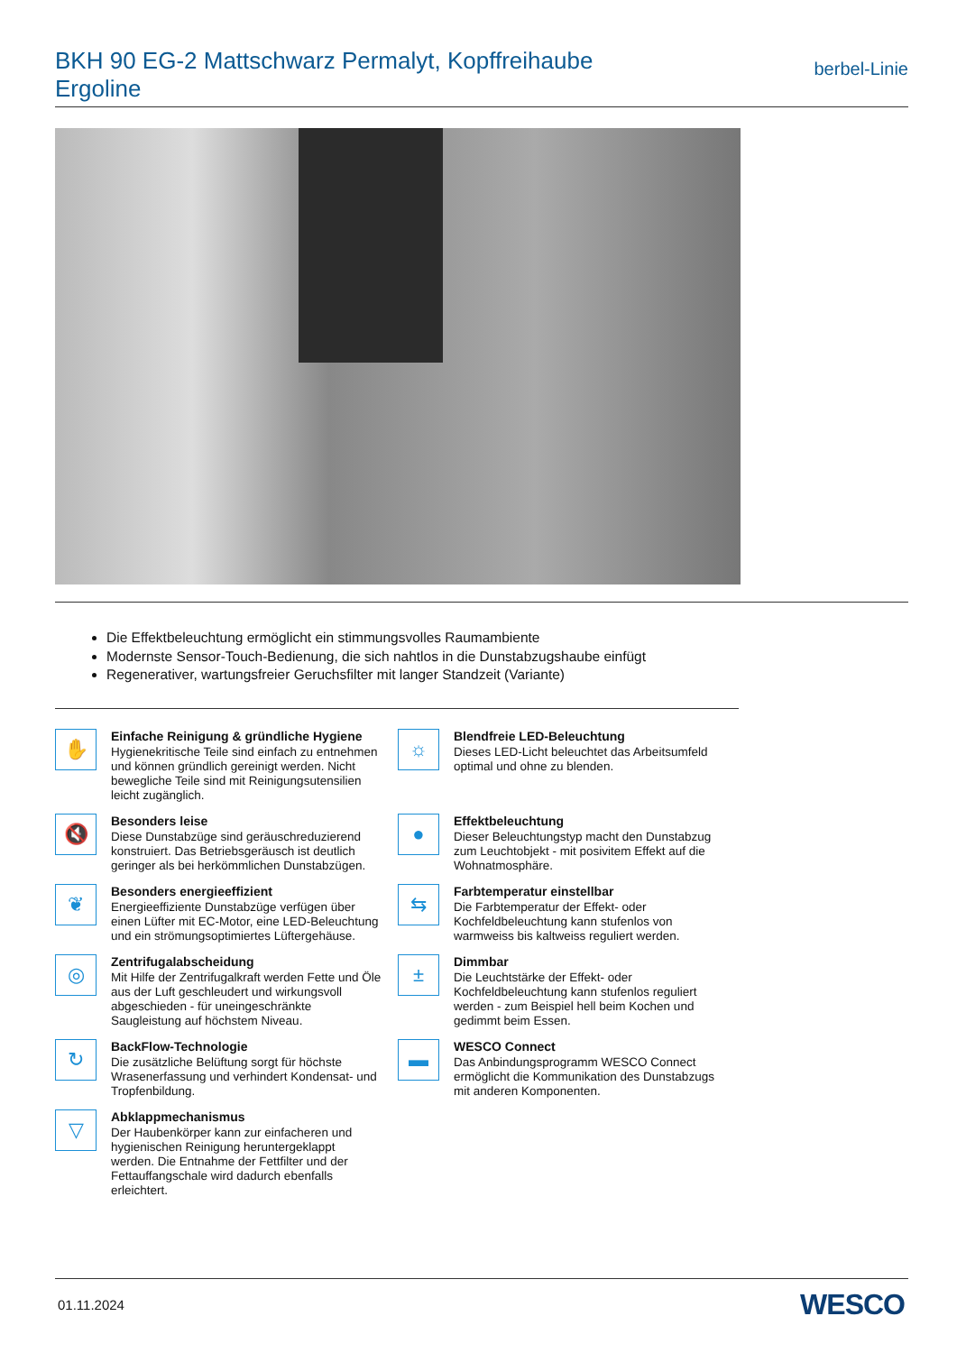BKH 90 EG-2 Mattschwarz Permalyt, Kopffreihaube Ergoline
berbel-Linie
Die Effektbeleuchtung ermöglicht ein stimmungsvolles Raumambiente
Modernste Sensor-Touch-Bedienung, die sich nahtlos in die Dunstabzugshaube einfügt
Regenerativer, wartungsfreier Geruchsfilter mit langer Standzeit (Variante)
✋
Einfache Reinigung & gründliche Hygiene
Hygienekritische Teile sind einfach zu entnehmen und können gründlich gereinigt werden. Nicht bewegliche Teile sind mit Reinigungsutensilien leicht zugänglich.
☼
Blendfreie LED-Beleuchtung
Dieses LED-Licht beleuchtet das Arbeitsumfeld optimal und ohne zu blenden.
🔇
Besonders leise
Diese Dunstabzüge sind geräuschreduzierend konstruiert. Das Betriebsgeräusch ist deutlich geringer als bei herkömmlichen Dunstabzügen.
●
Effektbeleuchtung
Dieser Beleuchtungstyp macht den Dunstabzug zum Leuchtobjekt - mit posivitem Effekt auf die Wohnatmosphäre.
❦
Besonders energieeffizient
Energieeffiziente Dunstabzüge verfügen über einen Lüfter mit EC-Motor, eine LED-Beleuchtung und ein strömungsoptimiertes Lüftergehäuse.
⇆
Farbtemperatur einstellbar
Die Farbtemperatur der Effekt- oder Kochfeldbeleuchtung kann stufenlos von warmweiss bis kaltweiss reguliert werden.
◎
Zentrifugalabscheidung
Mit Hilfe der Zentrifugalkraft werden Fette und Öle aus der Luft geschleudert und wirkungsvoll abgeschieden - für uneingeschränkte Saugleistung auf höchstem Niveau.
±
Dimmbar
Die Leuchtstärke der Effekt- oder Kochfeldbeleuchtung kann stufenlos reguliert werden - zum Beispiel hell beim Kochen und gedimmt beim Essen.
↻
BackFlow-Technologie
Die zusätzliche Belüftung sorgt für höchste Wrasenerfassung und verhindert Kondensat- und Tropfenbildung.
▬
WESCO Connect
Das Anbindungsprogramm WESCO Connect ermöglicht die Kommunikation des Dunstabzugs mit anderen Komponenten.
▽
Abklappmechanismus
Der Haubenkörper kann zur einfacheren und hygienischen Reinigung heruntergeklappt werden. Die Entnahme der Fettfilter und der Fettauffangschale wird dadurch ebenfalls erleichtert.
01.11.2024 WESCO